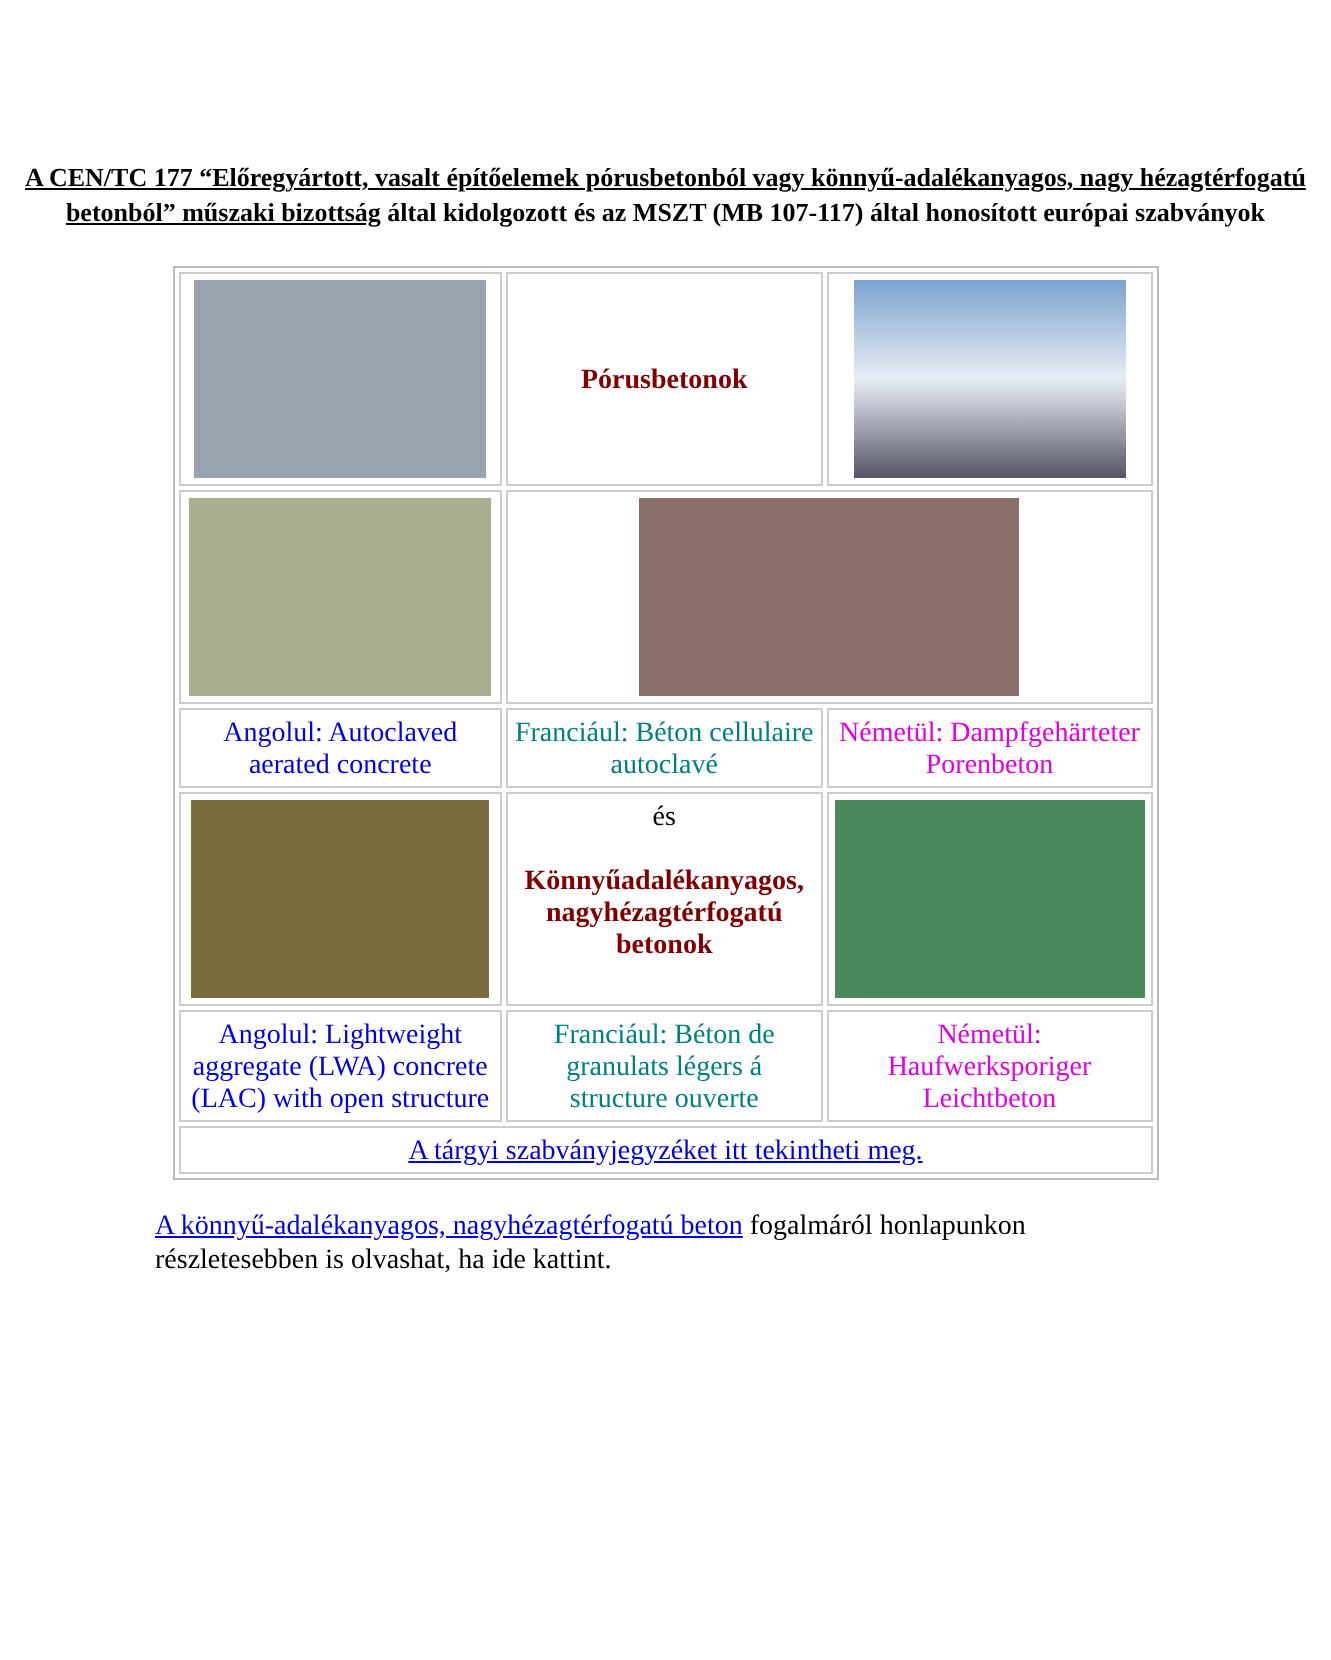A CEN/TC 177 “Előregyártott, vasalt építőelemek pórusbetonból vagy könnyű-adalékanyagos, nagy hézagtérfogatú betonból” műszaki bizottság által kidolgozott és az MSZT (MB 107-117) által honosított európai szabványok
| | Pórusbetonok | |
| Angolul: Autoclaved aerated concrete | Franciául: Béton cellulaire autoclavé | Németül: Dampfgehärteter Porenbeton |
| | és Könnyűadalékanyagos, nagyhézagtérfogatú betonok | |
| Angolul: Lightweight aggregate (LWA) concrete (LAC) with open structure | Franciául: Béton de granulats légers á structure ouverte | Németül: Haufwerksporiger Leichtbeton |
| A tárgyi szabványjegyzéket itt tekintheti meg. | | |
A könnyű-adalékanyagos, nagyhézagtérfogatú beton fogalmáról honlapunkon részletesebben is olvashat, ha ide kattint.